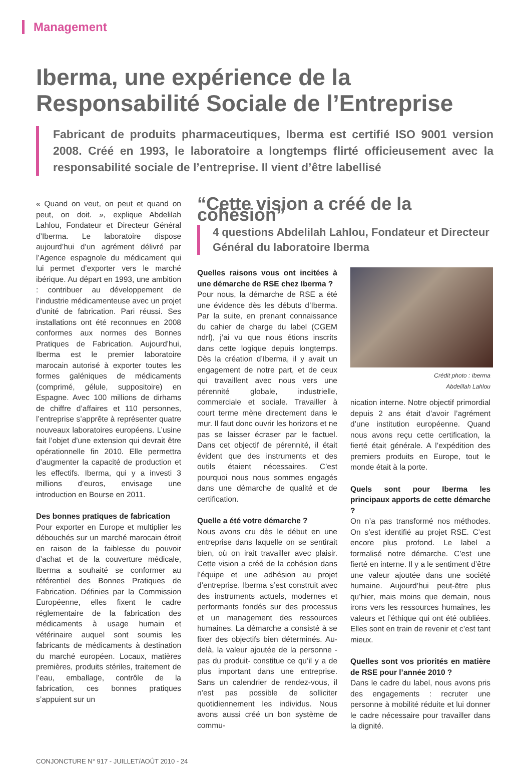Management
Iberma, une expérience de la Responsabilité Sociale de l’Entreprise
Fabricant de produits pharmaceutiques, Iberma est certifié ISO 9001 version 2008. Créé en 1993, le laboratoire a longtemps flirté officieusement avec la responsabilité sociale de l’entreprise. Il vient d’être labellisé
« Quand on veut, on peut et quand on peut, on doit. », explique Abdelilah Lahlou, Fondateur et Directeur Général d’Iberma. Le laboratoire dispose aujourd’hui d’un agrément délivré par l’Agence espagnole du médicament qui lui permet d’exporter vers le marché ibérique. Au départ en 1993, une ambition : contribuer au développement de l’industrie médicamenteuse avec un projet d’unité de fabrication. Pari réussi. Ses installations ont été reconnues en 2008 conformes aux normes des Bonnes Pratiques de Fabrication. Aujourd’hui, Iberma est le premier laboratoire marocain autorisé à exporter toutes les formes galéniques de médicaments (comprimé, gélule, suppositoire) en Espagne. Avec 100 millions de dirhams de chiffre d’affaires et 110 personnes, l’entreprise s’apprête à représenter quatre nouveaux laboratoires européens. L’usine fait l’objet d’une extension qui devrait être opérationnelle fin 2010. Elle permettra d’augmenter la capacité de production et les effectifs. Iberma, qui y a investi 3 millions d’euros, envisage une introduction en Bourse en 2011.
Des bonnes pratiques de fabrication
Pour exporter en Europe et multiplier les débouchés sur un marché marocain étroit en raison de la faiblesse du pouvoir d’achat et de la couverture médicale, Iberma a souhaité se conformer au référentiel des Bonnes Pratiques de Fabrication. Définies par la Commission Européenne, elles fixent le cadre réglementaire de la fabrication des médicaments à usage humain et vétérinaire auquel sont soumis les fabricants de médicaments à destination du marché européen. Locaux, matières premières, produits stériles, traitement de l’eau, emballage, contrôle de la fabrication, ces bonnes pratiques s’appuient sur un
“Cette vision a créé de la cohésion”
4 questions Abdelilah Lahlou, Fondateur et Directeur Général du laboratoire Iberma
Quelles raisons vous ont incitées à une démarche de RSE chez Iberma ?
Pour nous, la démarche de RSE a été une évidence dès les débuts d’Iberma. Par la suite, en prenant connaissance du cahier de charge du label (CGEM ndrl), j’ai vu que nous étions inscrits dans cette logique depuis longtemps. Dès la création d’Iberma, il y avait un engagement de notre part, et de ceux qui travaillent avec nous vers une pérennité globale, industrielle, commerciale et sociale. Travailler à court terme mène directement dans le mur. Il faut donc ouvrir les horizons et ne pas se laisser écraser par le factuel. Dans cet objectif de pérennité, il était évident que des instruments et des outils étaient nécessaires. C’est pourquoi nous nous sommes engagés dans une démarche de qualité et de certification.
Quelle a été votre démarche ?
Nous avons cru dès le début en une entreprise dans laquelle on se sentirait bien, où on irait travailler avec plaisir. Cette vision a créé de la cohésion dans l’équipe et une adhésion au projet d’entreprise. Iberma s’est construit avec des instruments actuels, modernes et performants fondés sur des processus et un management des ressources humaines. La démarche a consisté à se fixer des objectifs bien déterminés. Au-delà, la valeur ajoutée de la personne - pas du produit- constitue ce qu’il y a de plus important dans une entreprise. Sans un calendrier de rendez-vous, il n’est pas possible de solliciter quotidiennement les individus. Nous avons aussi créé un bon système de commu-
Crédit photo : Iberma
Abdelilah Lahlou
nication interne. Notre objectif primordial depuis 2 ans était d’avoir l’agrément d’une institution européenne. Quand nous avons reçu cette certification, la fierté était générale. A l’expédition des premiers produits en Europe, tout le monde était à la porte.
Quels sont pour Iberma les principaux apports de cette démarche ?
On n’a pas transformé nos méthodes. On s’est identifié au projet RSE. C’est encore plus profond. Le label a formalisé notre démarche. C’est une fierté en interne. Il y a le sentiment d’être une valeur ajoutée dans une société humaine. Aujourd’hui peut-être plus qu’hier, mais moins que demain, nous irons vers les ressources humaines, les valeurs et l’éthique qui ont été oubliées. Elles sont en train de revenir et c’est tant mieux.
Quelles sont vos priorités en matière de RSE pour l’année 2010 ?
Dans le cadre du label, nous avons pris des engagements : recruter une personne à mobilité réduite et lui donner le cadre nécessaire pour travailler dans la dignité.
CONJONCTURE N° 917 - JUILLET/AOÛT 2010 - 24